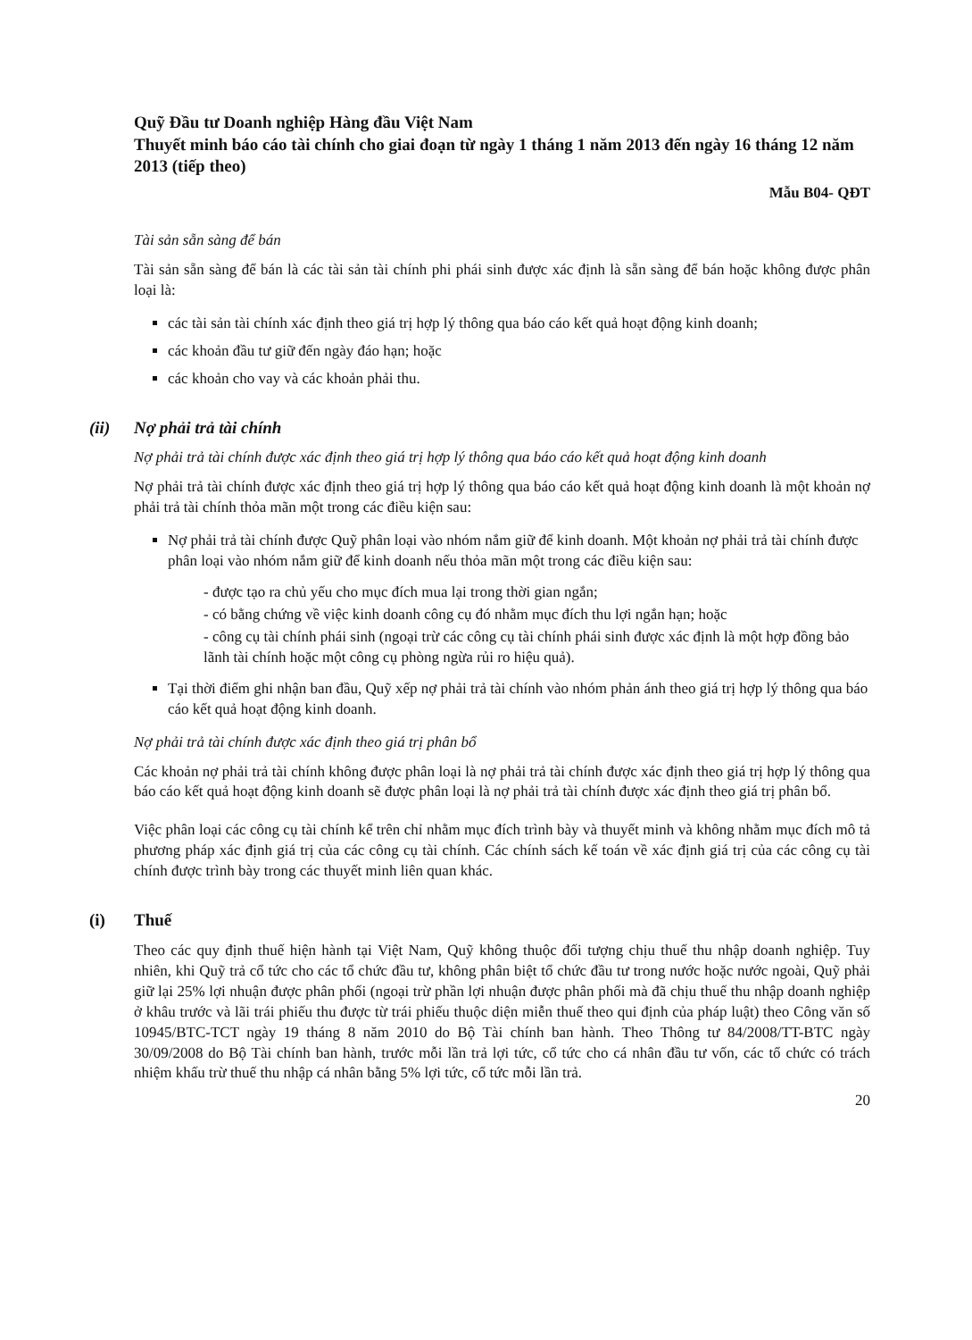Quỹ Đầu tư Doanh nghiệp Hàng đầu Việt Nam
Thuyết minh báo cáo tài chính cho giai đoạn từ ngày 1 tháng 1 năm 2013 đến ngày 16 tháng 12 năm 2013 (tiếp theo)
Mẫu B04- QĐT
Tài sản sẵn sàng để bán
Tài sản sẵn sàng để bán là các tài sản tài chính phi phái sinh được xác định là sẵn sàng để bán hoặc không được phân loại là:
các tài sản tài chính xác định theo giá trị hợp lý thông qua báo cáo kết quả hoạt động kinh doanh;
các khoản đầu tư giữ đến ngày đáo hạn; hoặc
các khoản cho vay và các khoản phải thu.
(ii) Nợ phải trả tài chính
Nợ phải trả tài chính được xác định theo giá trị hợp lý thông qua báo cáo kết quả hoạt động kinh doanh
Nợ phải trả tài chính được xác định theo giá trị hợp lý thông qua báo cáo kết quả hoạt động kinh doanh là một khoản nợ phải trả tài chính thỏa mãn một trong các điều kiện sau:
Nợ phải trả tài chính được Quỹ phân loại vào nhóm nắm giữ để kinh doanh. Một khoản nợ phải trả tài chính được phân loại vào nhóm nắm giữ để kinh doanh nếu thỏa mãn một trong các điều kiện sau:
- được tạo ra chủ yếu cho mục đích mua lại trong thời gian ngắn;
- có bằng chứng về việc kinh doanh công cụ đó nhằm mục đích thu lợi ngắn hạn; hoặc
- công cụ tài chính phái sinh (ngoại trừ các công cụ tài chính phái sinh được xác định là một hợp đồng bảo lãnh tài chính hoặc một công cụ phòng ngừa rủi ro hiệu quả).
Tại thời điểm ghi nhận ban đầu, Quỹ xếp nợ phải trả tài chính vào nhóm phản ánh theo giá trị hợp lý thông qua báo cáo kết quả hoạt động kinh doanh.
Nợ phải trả tài chính được xác định theo giá trị phân bổ
Các khoản nợ phải trả tài chính không được phân loại là nợ phải trả tài chính được xác định theo giá trị hợp lý thông qua báo cáo kết quả hoạt động kinh doanh sẽ được phân loại là nợ phải trả tài chính được xác định theo giá trị phân bổ.
Việc phân loại các công cụ tài chính kể trên chỉ nhằm mục đích trình bày và thuyết minh và không nhằm mục đích mô tả phương pháp xác định giá trị của các công cụ tài chính. Các chính sách kế toán về xác định giá trị của các công cụ tài chính được trình bày trong các thuyết minh liên quan khác.
(i) Thuế
Theo các quy định thuế hiện hành tại Việt Nam, Quỹ không thuộc đối tượng chịu thuế thu nhập doanh nghiệp. Tuy nhiên, khi Quỹ trả cổ tức cho các tổ chức đầu tư, không phân biệt tổ chức đầu tư trong nước hoặc nước ngoài, Quỹ phải giữ lại 25% lợi nhuận được phân phối (ngoại trừ phần lợi nhuận được phân phối mà đã chịu thuế thu nhập doanh nghiệp ở khâu trước và lãi trái phiếu thu được từ trái phiếu thuộc diện miễn thuế theo qui định của pháp luật) theo Công văn số 10945/BTC-TCT ngày 19 tháng 8 năm 2010 do Bộ Tài chính ban hành. Theo Thông tư 84/2008/TT-BTC ngày 30/09/2008 do Bộ Tài chính ban hành, trước mỗi lần trả lợi tức, cổ tức cho cá nhân đầu tư vốn, các tổ chức có trách nhiệm khấu trừ thuế thu nhập cá nhân bằng 5% lợi tức, cổ tức mỗi lần trả.
20